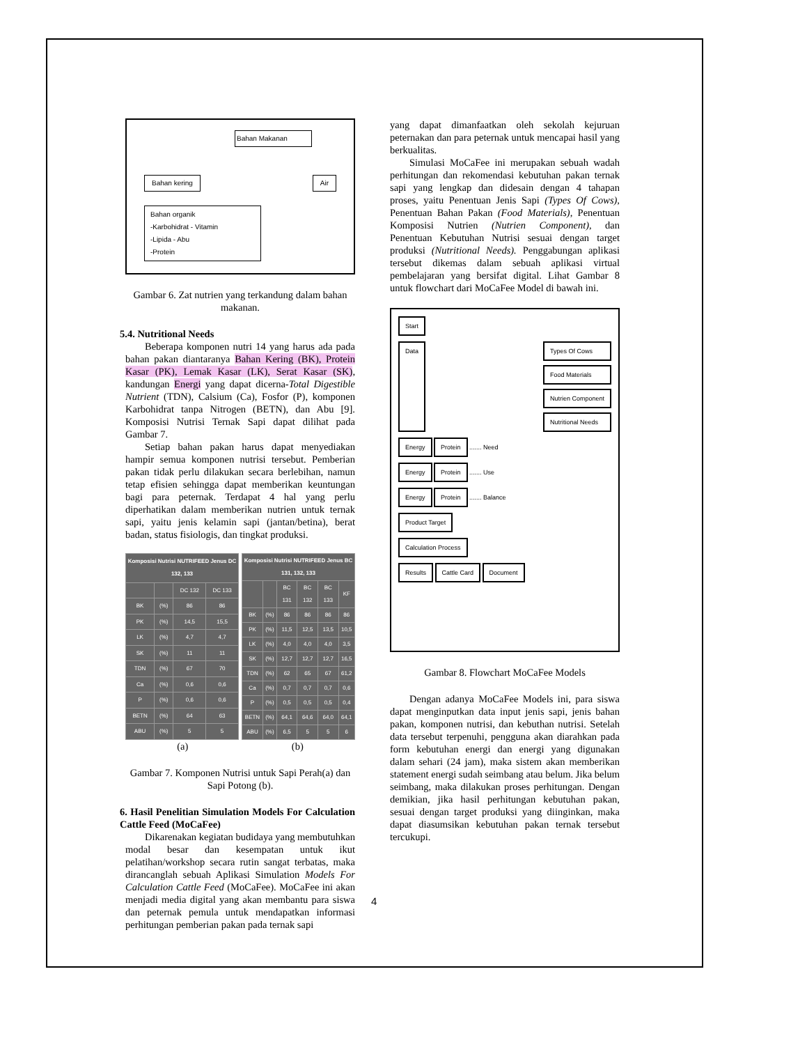Bahan Makanan
Bahan kering Air
Bahan organik
-Karbohidrat - Vitamin
-Lipida - Abu
-Protein
Gambar 6. Zat nutrien yang terkandung dalam bahan makanan.
5.4. Nutritional Needs
Beberapa komponen nutri 14 yang harus ada pada bahan pakan diantaranya Bahan Kering (BK), Protein Kasar (PK), Lemak Kasar (LK), Serat Kasar (SK), kandungan Energi yang dapat dicerna-Total Digestible Nutrient (TDN), Calsium (Ca), Fosfor (P), komponen Karbohidrat tanpa Nitrogen (BETN), dan Abu [9]. Komposisi Nutrisi Ternak Sapi dapat dilihat pada Gambar 7.
Setiap bahan pakan harus dapat menyediakan hampir semua komponen nutrisi tersebut. Pemberian pakan tidak perlu dilakukan secara berlebihan, namun tetap efisien sehingga dapat memberikan keuntungan bagi para peternak. Terdapat 4 hal yang perlu diperhatikan dalam memberikan nutrien untuk ternak sapi, yaitu jenis kelamin sapi (jantan/betina), berat badan, status fisiologis, dan tingkat produksi.
| Komposisi Nutrisi NUTRIFEED Jenus DC 132, 133 | | | |
| --- | --- | --- | --- |
| | | DC 132 | DC 133 |
| BK | (%) | 86 | 86 |
| PK | (%) | 14,5 | 15,5 |
| LK | (%) | 4,7 | 4,7 |
| SK | (%) | 11 | 11 |
| TDN | (%) | 67 | 70 |
| Ca | (%) | 0,6 | 0,6 |
| P | (%) | 0,6 | 0,6 |
| BETN | (%) | 64 | 63 |
| ABU | (%) | 5 | 5 |
| Komposisi Nutrisi NUTRIFEED Jenus BC 131, 132, 133 | | | | | |
| --- | --- | --- | --- | --- | --- |
| | | BC 131 | BC 132 | BC 133 | KF |
| BK | (%) | 86 | 86 | 86 | 86 |
| PK | (%) | 11,5 | 12,5 | 13,5 | 10,5 |
| LK | (%) | 4,0 | 4,0 | 4,0 | 3,5 |
| SK | (%) | 12,7 | 12,7 | 12,7 | 16,5 |
| TDN | (%) | 62 | 65 | 67 | 61,2 |
| Ca | (%) | 0,7 | 0,7 | 0,7 | 0,6 |
| P | (%) | 0,5 | 0,5 | 0,5 | 0,4 |
| BETN | (%) | 64,1 | 64,6 | 64,0 | 64,1 |
| ABU | (%) | 6,5 | 5 | 5 | 6 |
(a) (b)
Gambar 7. Komponen Nutrisi untuk Sapi Perah(a) dan Sapi Potong (b).
6. Hasil Penelitian Simulation Models For Calculation Cattle Feed (MoCaFee)
Dikarenakan kegiatan budidaya yang membutuhkan modal besar dan kesempatan untuk ikut pelatihan/workshop secara rutin sangat terbatas, maka dirancanglah sebuah Aplikasi Simulation Models For Calculation Cattle Feed (MoCaFee). MoCaFee ini akan menjadi media digital yang akan membantu para siswa dan peternak pemula untuk mendapatkan informasi perhitungan pemberian pakan pada ternak sapi
yang dapat dimanfaatkan oleh sekolah kejuruan peternakan dan para peternak untuk mencapai hasil yang berkualitas.
Simulasi MoCaFee ini merupakan sebuah wadah perhitungan dan rekomendasi kebutuhan pakan ternak sapi yang lengkap dan didesain dengan 4 tahapan proses, yaitu Penentuan Jenis Sapi (Types Of Cows), Penentuan Bahan Pakan (Food Materials), Penentuan Komposisi Nutrien (Nutrien Component), dan Penentuan Kebutuhan Nutrisi sesuai dengan target produksi (Nutritional Needs). Penggabungan aplikasi tersebut dikemas dalam sebuah aplikasi virtual pembelajaran yang bersifat digital. Lihat Gambar 8 untuk flowchart dari MoCaFee Model di bawah ini.
Start
Data Types Of Cows
Food Materials
Nutrien Component
Nutritional Needs
Energy Protein ....... Need
Energy Protein ....... Use
Energy Protein ....... Balance
Product Target
Calculation Process
Results Cattle Card Document
Gambar 8. Flowchart MoCaFee Models
Dengan adanya MoCaFee Models ini, para siswa dapat menginputkan data input jenis sapi, jenis bahan pakan, komponen nutrisi, dan kebuthan nutrisi. Setelah data tersebut terpenuhi, pengguna akan diarahkan pada form kebutuhan energi dan energi yang digunakan dalam sehari (24 jam), maka sistem akan memberikan statement energi sudah seimbang atau belum. Jika belum seimbang, maka dilakukan proses perhitungan. Dengan demikian, jika hasil perhitungan kebutuhan pakan, sesuai dengan target produksi yang diinginkan, maka dapat diasumsikan kebutuhan pakan ternak tersebut tercukupi.
4